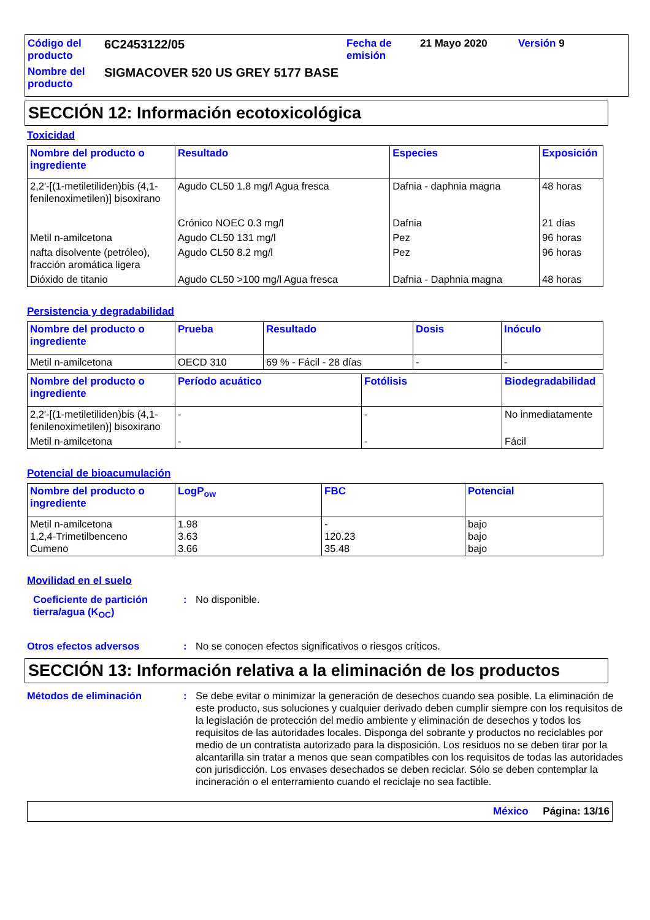Código del producto
6C2453122/05
Fecha de emisión
21 Mayo 2020
Versión 9
Nombre del producto
SIGMACOVER 520 US GREY 5177 BASE
SECCIÓN 12: Información ecotoxicológica
Toxicidad
| Nombre del producto o ingrediente | Resultado | Especies | Exposición |
| --- | --- | --- | --- |
| 2,2'-[(1-metiletiliden)bis (4,1-fenilenoximetilen)] bisoxirano | Agudo CL50 1.8 mg/l Agua fresca Crónico NOEC 0.3 mg/l | Dafnia - daphnia magna Dafnia | 48 horas 21 días |
| Metil n-amilcetona | Agudo CL50 131 mg/l | Pez | 96 horas |
| nafta disolvente (petróleo), fracción aromática ligera | Agudo CL50 8.2 mg/l | Pez | 96 horas |
| Dióxido de titanio | Agudo CL50 >100 mg/l Agua fresca | Dafnia - Daphnia magna | 48 horas |
Persistencia y degradabilidad
| Nombre del producto o ingrediente | Prueba | Resultado | Dosis | Inóculo |
| --- | --- | --- | --- | --- |
| Metil n-amilcetona | OECD 310 | 69 % - Fácil - 28 días | - | - |
| Nombre del producto o ingrediente | Período acuático | Fotólisis | Biodegradabilidad |
| --- | --- | --- | --- |
| 2,2'-[(1-metiletiliden)bis (4,1-fenilenoximetilen)] bisoxirano | - | - | No inmediatamente |
| Metil n-amilcetona | - | - | Fácil |
Potencial de bioacumulación
| Nombre del producto o ingrediente | LogP<sub>ow</sub> | FBC | Potencial |
| --- | --- | --- | --- |
| Metil n-amilcetona 1,2,4-Trimetilbenceno Cumeno | 1.98 3.63 3.66 | - 120.23 35.48 | bajo bajo bajo |
Movilidad en el suelo
Coeficiente de partición tierra/agua (K<sub>OC</sub>)
:
No disponible.
Otros efectos adversos
:
No se conocen efectos significativos o riesgos críticos.
SECCIÓN 13: Información relativa a la eliminación de los productos
Métodos de eliminación
:
Se debe evitar o minimizar la generación de desechos cuando sea posible. La eliminación de este producto, sus soluciones y cualquier derivado deben cumplir siempre con los requisitos de la legislación de protección del medio ambiente y eliminación de desechos y todos los requisitos de las autoridades locales. Disponga del sobrante y productos no reciclables por medio de un contratista autorizado para la disposición. Los residuos no se deben tirar por la alcantarilla sin tratar a menos que sean compatibles con los requisitos de todas las autoridades con jurisdicción. Los envases desechados se deben reciclar. Sólo se deben contemplar la incineración o el enterramiento cuando el reciclaje no sea factible.
México Página: 13/16